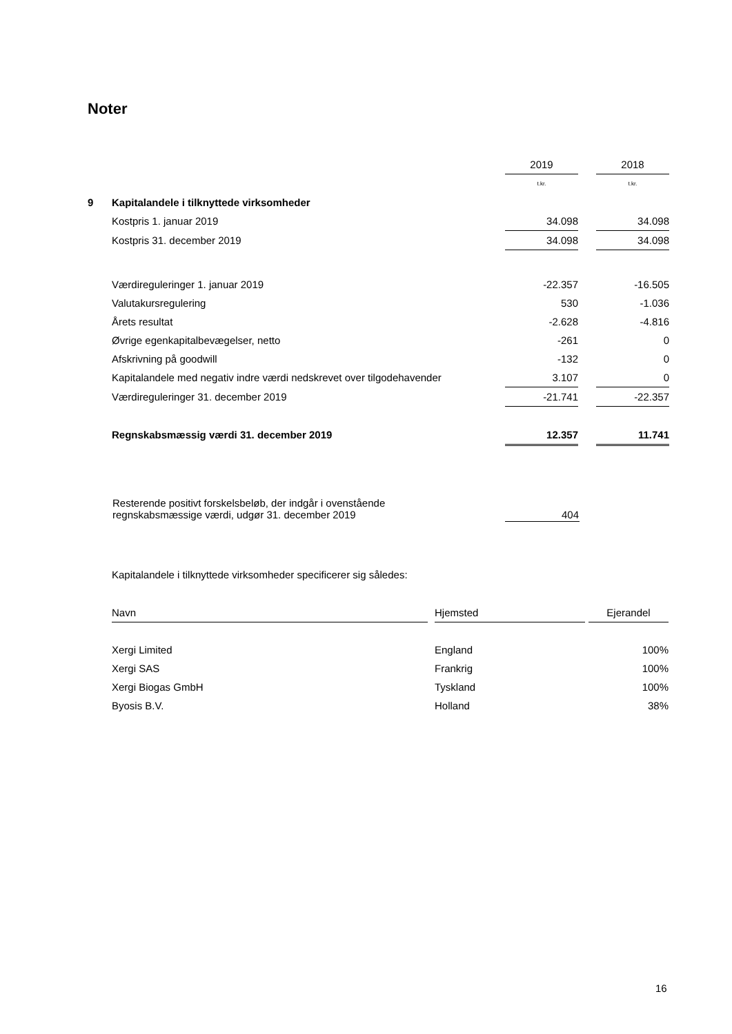Noter
| | | 2019 | | 2018 |
| | | t.kr. | | t.kr. |
| 9 | Kapitalandele i tilknyttede virksomheder | | | |
| | Kostpris 1. januar 2019 | 34.098 | | 34.098 |
| | Kostpris 31. december 2019 | 34.098 | | 34.098 |
| | Værdireguleringer 1. januar 2019 | -22.357 | | -16.505 |
| | Valutakursregulering | 530 | | -1.036 |
| | Årets resultat | -2.628 | | -4.816 |
| | Øvrige egenkapitalbevægelser, netto | -261 | | 0 |
| | Afskrivning på goodwill | -132 | | 0 |
| | Kapitalandele med negativ indre værdi nedskrevet over tilgodehavender | 3.107 | | 0 |
| | Værdireguleringer 31. december 2019 | -21.741 | | -22.357 |
| | Regnskabsmæssig værdi 31. december 2019 | 12.357 | | 11.741 |
| Resterende positivt forskelsbeløb, der indgår i ovenstående regnskabsmæssige værdi, udgør 31. december 2019 | 404 |
Kapitalandele i tilknyttede virksomheder specificerer sig således:
| Navn | | Hjemsted | | Ejerandel |
| --- | --- | --- | --- | --- |
| Xergi Limited | | England | | 100% |
| Xergi SAS | | Frankrig | | 100% |
| Xergi Biogas GmbH | | Tyskland | | 100% |
| Byosis B.V. | | Holland | | 38% |
16